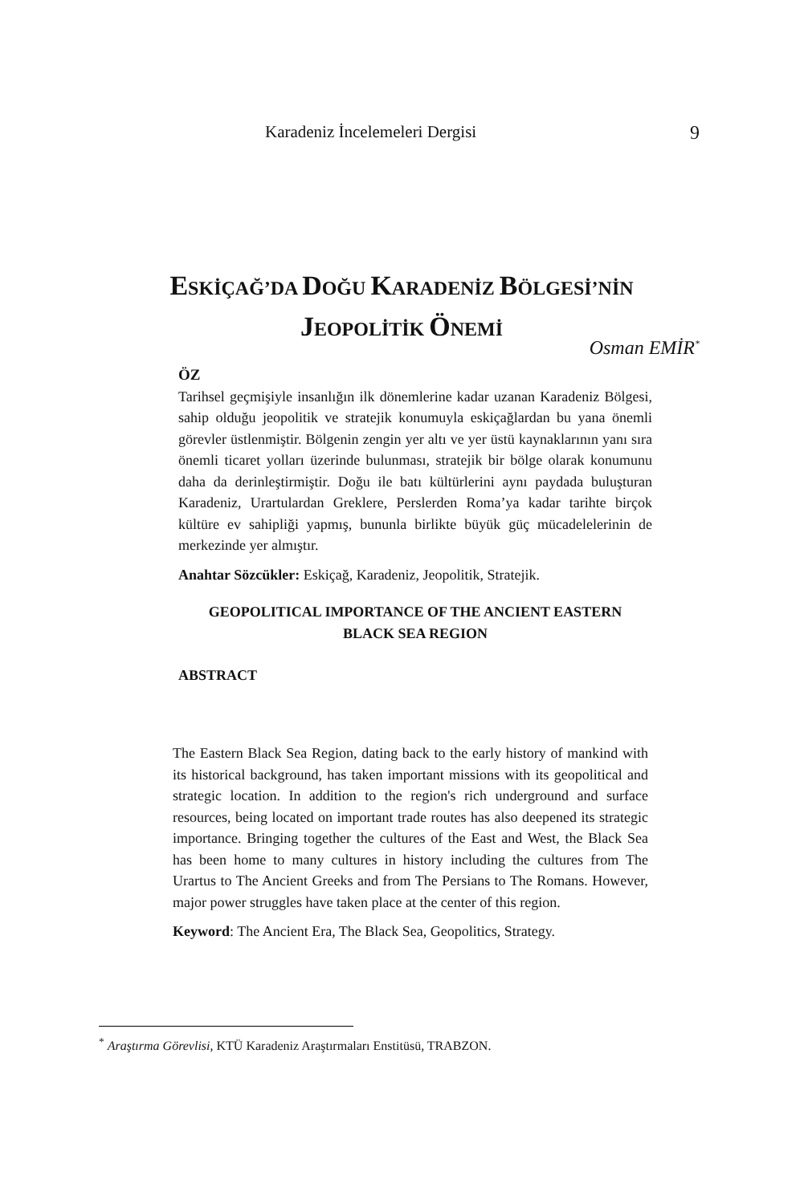Karadeniz İncelemeleri Dergisi 9
ESKİÇAĞ’DA DOĞU KARADENİZ BÖLGESİ’NİN
JEOPOLİTİK ÖNEMİ
Osman EMİR<sup>*</sup>
ÖZ
Tarihsel geçmişiyle insanlığın ilk dönemlerine kadar uzanan Karadeniz Bölgesi, sahip olduğu jeopolitik ve stratejik konumuyla eskiçağlardan bu yana önemli görevler üstlenmiştir. Bölgenin zengin yer altı ve yer üstü kaynaklarının yanı sıra önemli ticaret yolları üzerinde bulunması, stratejik bir bölge olarak konumunu daha da derinleştirmiştir. Doğu ile batı kültürlerini aynı paydada buluşturan Karadeniz, Urartulardan Greklere, Perslerden Roma’ya kadar tarihte birçok kültüre ev sahipliği yapmış, bununla birlikte büyük güç mücadelelerinin de merkezinde yer almıştır.
Anahtar Sözcükler: Eskiçağ, Karadeniz, Jeopolitik, Stratejik.
GEOPOLITICAL IMPORTANCE OF THE ANCIENT EASTERN
BLACK SEA REGION
ABSTRACT
The Eastern Black Sea Region, dating back to the early history of mankind with its historical background, has taken important missions with its geopolitical and strategic location. In addition to the region's rich underground and surface resources, being located on important trade routes has also deepened its strategic importance. Bringing together the cultures of the East and West, the Black Sea has been home to many cultures in history including the cultures from The Urartus to The Ancient Greeks and from The Persians to The Romans. However, major power struggles have taken place at the center of this region.
Keyword: The Ancient Era, The Black Sea, Geopolitics, Strategy.
<sup>*</sup> Araştırma Görevlisi, KTÜ Karadeniz Araştırmaları Enstitüsü, TRABZON.